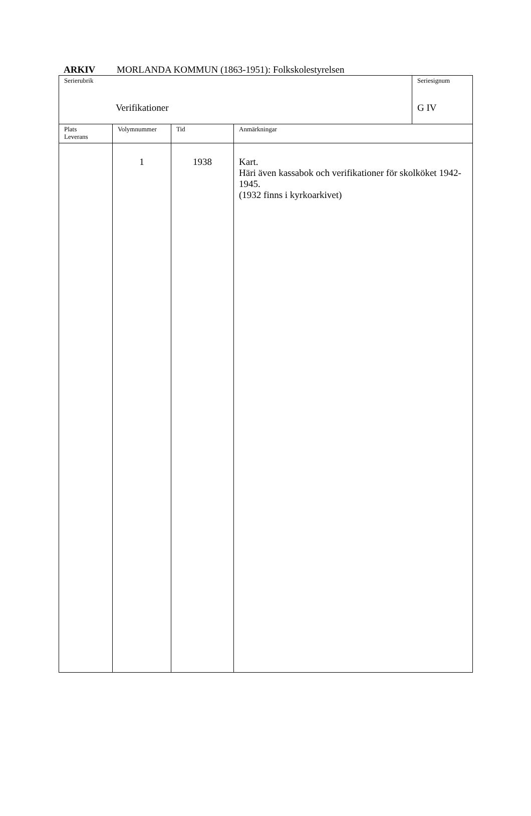ARKIV MORLANDA KOMMUN (1863-1951): Folkskolestyrelsen
| Serierubrik Verifikationer | | | | Seriesignum G IV |
| Plats Leverans | Volymnummer | Tid | Anmärkningar | |
| | 1 | 1938 | Kart. Häri även kassabok och verifikationer för skolköket 1942-1945. (1932 finns i kyrkoarkivet) | |